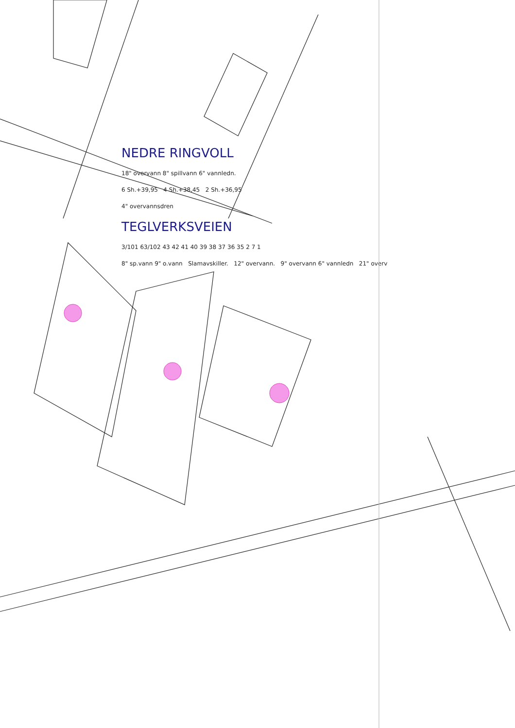NEDRE RINGVOLL
18" overvann 8" spillvann 6" vannledn.
6 Sh.+39,95 4 Sh.+38,45 2 Sh.+36,95
4" overvannsdren
TEGLVERKSVEIEN
3/101 63/102 43 42 41 40 39 38 37 36 35 2 7 1
8" sp.vann 9" o.vann Slamavskiller. 12" overvann. 9" overvann 6" vannledn 21" overv